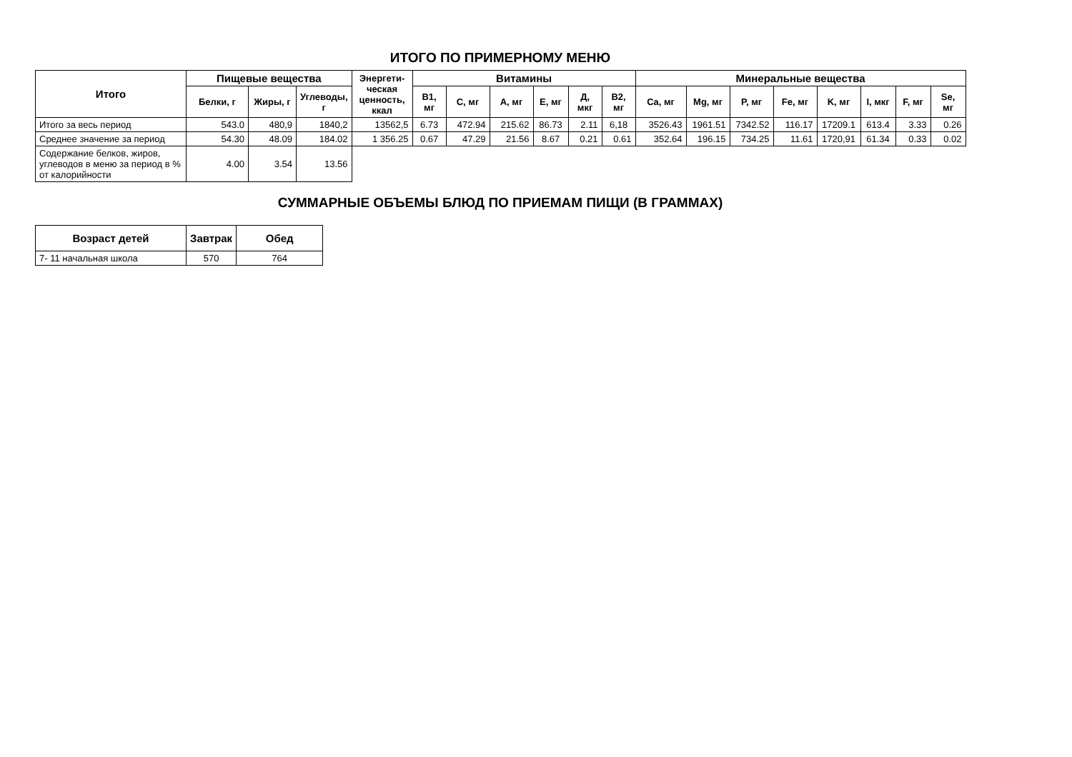ИТОГО ПО ПРИМЕРНОМУ МЕНЮ
| Итого | Пищевые вещества | | | Энергети-ческая ценность, ккал | Витамины | | | | | | Минеральные вещества | | | | | | | |
| --- | --- | --- | --- | --- | --- | --- | --- | --- | --- | --- | --- | --- | --- | --- | --- | --- | --- | --- |
| | Белки, г | Жиры, г | Углеводы, г | | B1, мг | C, мг | A, мг | E, мг | Д, мкг | B2, мг | Ca, мг | Mg, мг | P, мг | Fe, мг | K, мг | I, мкг | F, мг | Se, мг |
| Итого за весь период | 543.0 | 480,9 | 1840,2 | 13562,5 | 6.73 | 472.94 | 215.62 | 86.73 | 2.11 | 6,18 | 3526.43 | 1961.51 | 7342.52 | 116.17 | 17209.1 | 613.4 | 3.33 | 0.26 |
| Среднее значение за период | 54.30 | 48.09 | 184.02 | 1 356.25 | 0.67 | 47.29 | 21.56 | 8.67 | 0.21 | 0.61 | 352.64 | 196.15 | 734.25 | 11.61 | 1720,91 | 61.34 | 0.33 | 0.02 |
| Содержание белков, жиров, углеводов в меню за период в % от калорийности | 4.00 | 3.54 | 13.56 | | | | | | | | | | | | | | | |
СУММАРНЫЕ ОБЪЕМЫ БЛЮД ПО ПРИЕМАМ ПИЩИ (В ГРАММАХ)
| Возраст детей | Завтрак | Обед |
| --- | --- | --- |
| 7- 11 начальная школа | 570 | 764 |